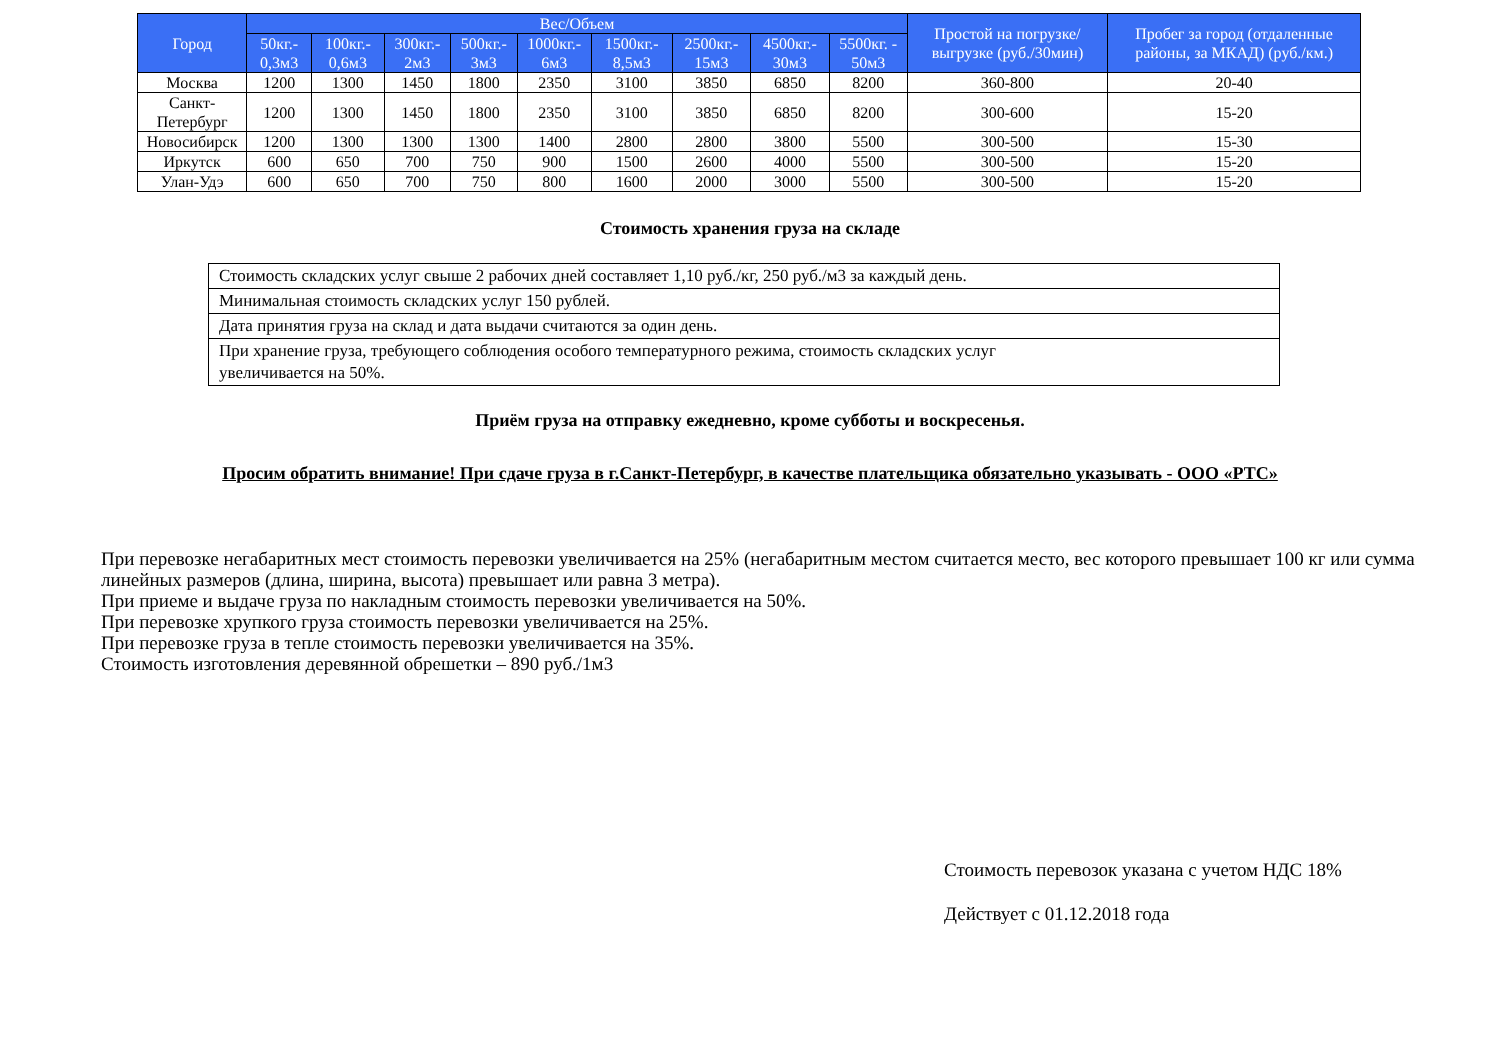| Город | Вес/Объем | | | | | | | | | Простой на погрузке/выгрузке (руб./30мин) | Пробег за город (отдаленные районы, за МКАД) (руб./км.) |
| --- | --- | --- | --- | --- | --- | --- | --- | --- | --- | --- | --- |
| | 50кг.- 0,3м3 | 100кг.- 0,6м3 | 300кг.- 2м3 | 500кг.- 3м3 | 1000кг.- 6м3 | 1500кг.- 8,5м3 | 2500кг.- 15м3 | 4500кг.- 30м3 | 5500кг. - 50м3 | | |
| Москва | 1200 | 1300 | 1450 | 1800 | 2350 | 3100 | 3850 | 6850 | 8200 | 360-800 | 20-40 |
| Санкт-Петербург | 1200 | 1300 | 1450 | 1800 | 2350 | 3100 | 3850 | 6850 | 8200 | 300-600 | 15-20 |
| Новосибирск | 1200 | 1300 | 1300 | 1300 | 1400 | 2800 | 2800 | 3800 | 5500 | 300-500 | 15-30 |
| Иркутск | 600 | 650 | 700 | 750 | 900 | 1500 | 2600 | 4000 | 5500 | 300-500 | 15-20 |
| Улан-Удэ | 600 | 650 | 700 | 750 | 800 | 1600 | 2000 | 3000 | 5500 | 300-500 | 15-20 |
Стоимость хранения груза на складе
| Стоимость складских услуг свыше 2 рабочих дней составляет 1,10 руб./кг, 250 руб./м3 за каждый день. |
| Минимальная стоимость складских услуг 150 рублей. |
| Дата принятия груза на склад и дата выдачи считаются за один день. |
| При хранение груза, требующего соблюдения особого температурного режима, стоимость складских услуг увеличивается на 50%. |
Приём груза на отправку ежедневно, кроме субботы и воскресенья.
Просим обратить внимание! При сдаче груза в г.Санкт-Петербург, в качестве плательщика обязательно указывать - ООО «РТС»
При перевозке негабаритных мест стоимость перевозки увеличивается на 25% (негабаритным местом считается место, вес которого превышает 100 кг или сумма линейных размеров (длина, ширина, высота) превышает или равна 3 метра).
При приеме и выдаче груза по накладным стоимость перевозки увеличивается на 50%.
При перевозке хрупкого груза стоимость перевозки увеличивается на 25%.
При перевозке груза в тепле стоимость перевозки увеличивается на 35%.
Стоимость изготовления деревянной обрешетки – 890 руб./1м3
Стоимость перевозок указана с учетом НДС 18%
Действует с 01.12.2018 года